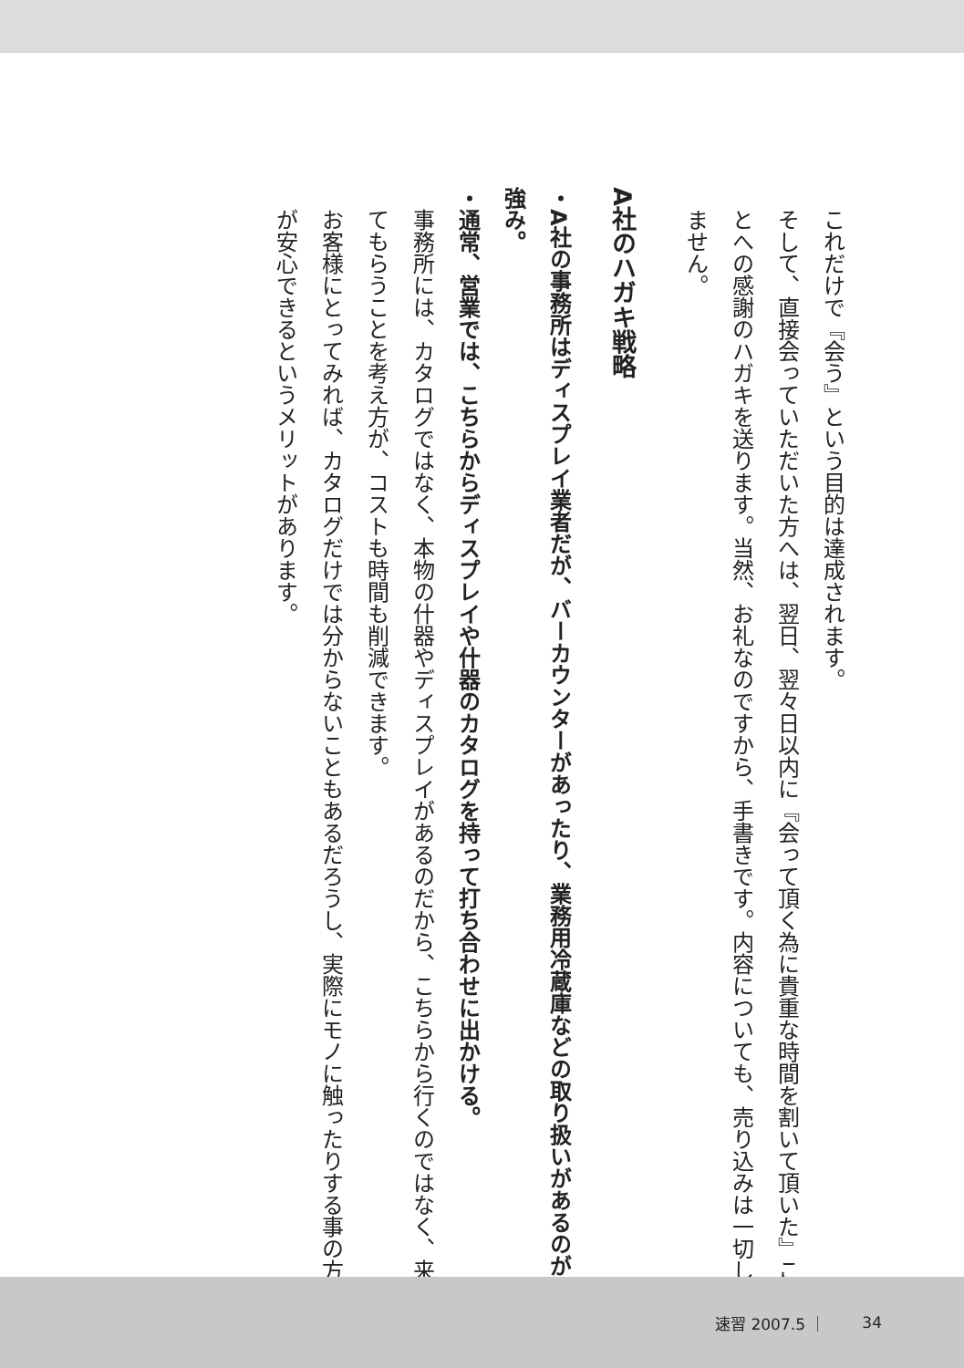これだけで『会う』という目的は達成されます。
そして、直接会っていただいた方へは、翌日、翌々日以内に『会って頂く為に貴重な時間を割いて頂いた』ことへの感謝のハガキを送ります。当然、お礼なのですから、手書きです。内容についても、売り込みは一切しません。
A社のハガキ戦略
・A社の事務所はディスプレイ業者だが、バーカウンターがあったり、業務用冷蔵庫などの取り扱いがあるのが強み。
・通常、営業では、こちらからディスプレイや什器のカタログを持って打ち合わせに出かける。
事務所には、カタログではなく、本物の什器やディスプレイがあるのだから、こちらから行くのではなく、来てもらうことを考え方が、コストも時間も削減できます。
お客様にとってみれば、カタログだけでは分からないこともあるだろうし、実際にモノに触ったりする事の方が安心できるというメリットがあります。
速習 2007.5 ｜ 34